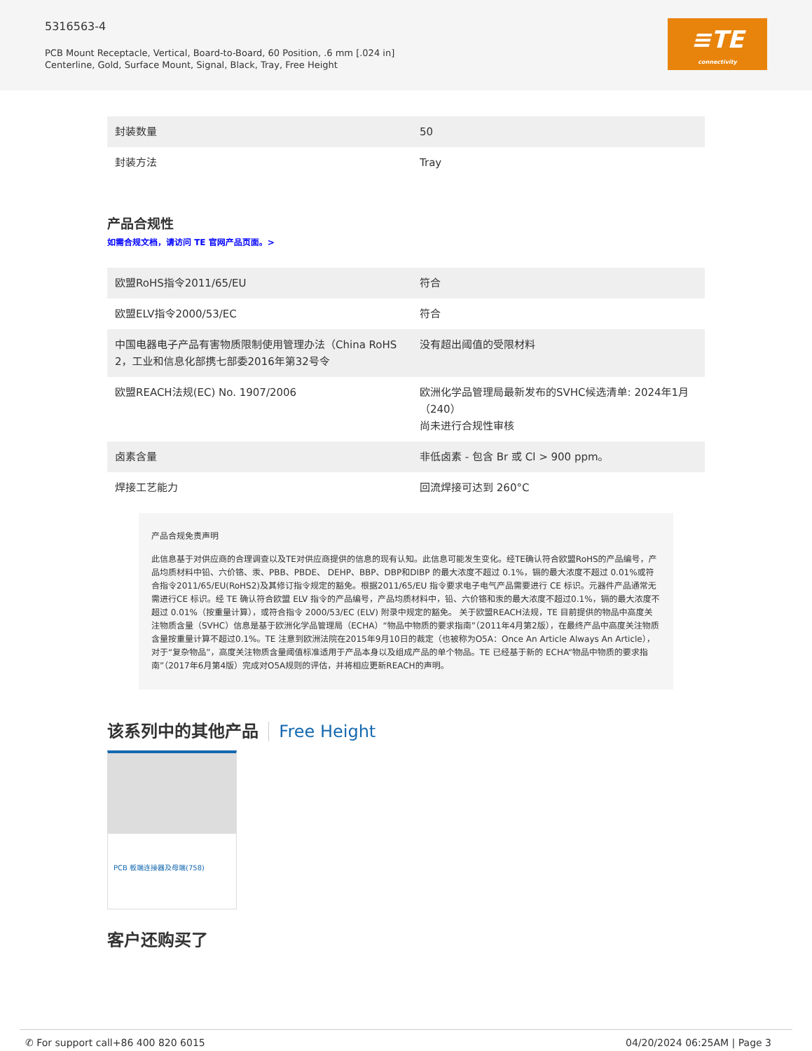5316563-4
PCB Mount Receptacle, Vertical, Board-to-Board, 60 Position, .6 mm [.024 in]
Centerline, Gold, Surface Mount, Signal, Black, Tray, Free Height
≡TE
connectivity
| 封装数量 | 50 |
| 封装方法 | Tray |
产品合规性
如需合规文档，请访问 TE 官网产品页面。>
| 欧盟RoHS指令2011/65/EU | 符合 |
| 欧盟ELV指令2000/53/EC | 符合 |
| 中国电器电子产品有害物质限制使用管理办法（China RoHS 2，工业和信息化部携七部委2016年第32号令 | 没有超出阈值的受限材料 |
| 欧盟REACH法规(EC) No. 1907/2006 | 欧洲化学品管理局最新发布的SVHC候选清单: 2024年1月（240） 尚未进行合规性审核 |
| 卤素含量 | 非低卤素 - 包含 Br 或 Cl > 900 ppm。 |
| 焊接工艺能力 | 回流焊接可达到 260°C |
产品合规免责声明
此信息基于对供应商的合理调查以及TE对供应商提供的信息的现有认知。此信息可能发生变化。经TE确认符合欧盟RoHS的产品编号，产品均质材料中铅、六价铬、汞、PBB、PBDE、 DEHP、BBP、DBP和DIBP 的最大浓度不超过 0.1%，镉的最大浓度不超过 0.01%或符合指令2011/65/EU(RoHS2)及其修订指令规定的豁免。根据2011/65/EU 指令要求电子电气产品需要进行 CE 标识。元器件产品通常无需进行CE 标识。经 TE 确认符合欧盟 ELV 指令的产品编号，产品均质材料中，铅、六价铬和汞的最大浓度不超过0.1%，镉的最大浓度不超过 0.01%（按重量计算），或符合指令 2000/53/EC (ELV) 附录中规定的豁免。 关于欧盟REACH法规，TE 目前提供的物品中高度关注物质含量（SVHC）信息是基于欧洲化学品管理局（ECHA）“物品中物质的要求指南”（2011年4月第2版），在最终产品中高度关注物质含量按重量计算不超过0.1%。TE 注意到欧洲法院在2015年9月10日的裁定（也被称为O5A：Once An Article Always An Article），对于“复杂物品”，高度关注物质含量阈值标准适用于产品本身以及组成产品的单个物品。TE 已经基于新的 ECHA“物品中物质的要求指南”（2017年6月第4版）完成对O5A规则的评估，并将相应更新REACH的声明。
该系列中的其他产品 Free Height
PCB 板端连接器及母端(758)
客户还购买了
✆ For support call+86 400 820 6015 04/20/2024 06:25AM | Page 3